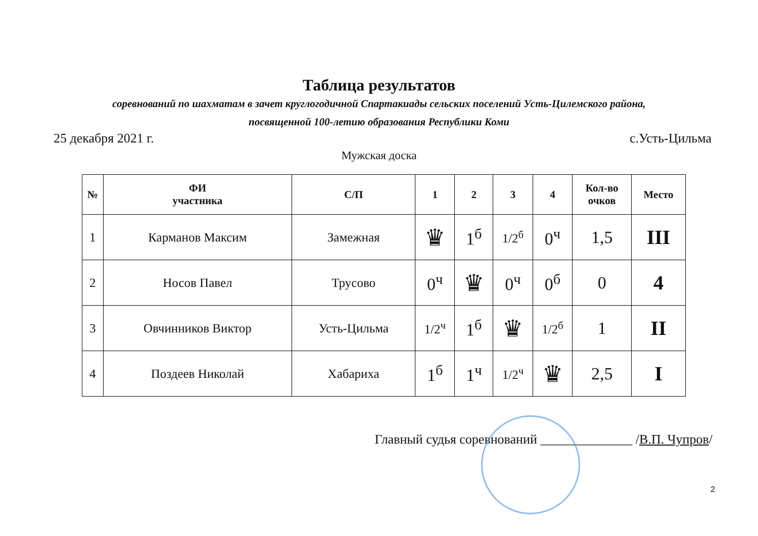Таблица результатов
соревнований по шахматам в зачет круглогодичной Спартакиады сельских поселений Усть-Цилемского района,
посвященной 100-летию образования Республики Коми
25 декабря 2021 г. с.Усть-Цильма
Мужская доска
| № | ФИ участника | С/П | 1 | 2 | 3 | 4 | Кол-во очков | Место |
| --- | --- | --- | --- | --- | --- | --- | --- | --- |
| 1 | Карманов Максим | Замежная | ♛ | 1<sup>б</sup> | 1/2<sup>б</sup> | 0<sup>ч</sup> | 1,5 | III |
| 2 | Носов Павел | Трусово | 0<sup>ч</sup> | ♛ | 0<sup>ч</sup> | 0<sup>б</sup> | 0 | 4 |
| 3 | Овчинников Виктор | Усть-Цильма | 1/2<sup>ч</sup> | 1<sup>б</sup> | ♛ | 1/2<sup>б</sup> | 1 | II |
| 4 | Поздеев Николай | Хабариха | 1<sup>б</sup> | 1<sup>ч</sup> | 1/2<sup>ч</sup> | ♛ | 2,5 | I |
Главный судья соревнований ______________ /В.П. Чупров/
2